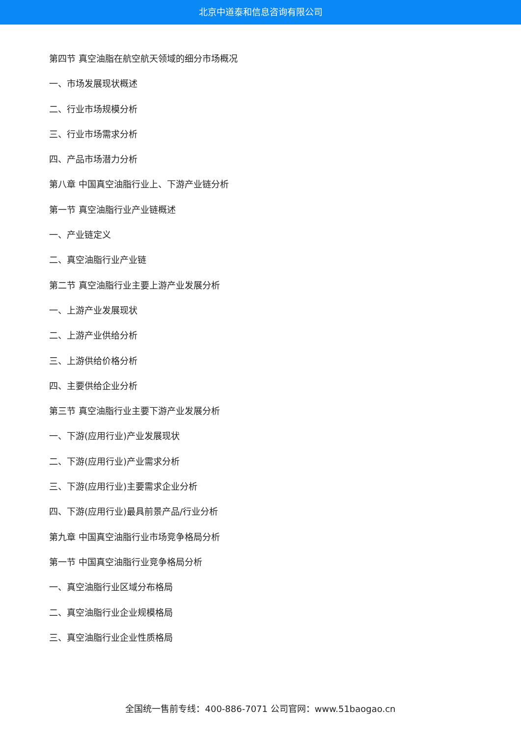北京中道泰和信息咨询有限公司
第四节 真空油脂在航空航天领域的细分市场概况
一、市场发展现状概述
二、行业市场规模分析
三、行业市场需求分析
四、产品市场潜力分析
第八章 中国真空油脂行业上、下游产业链分析
第一节 真空油脂行业产业链概述
一、产业链定义
二、真空油脂行业产业链
第二节 真空油脂行业主要上游产业发展分析
一、上游产业发展现状
二、上游产业供给分析
三、上游供给价格分析
四、主要供给企业分析
第三节 真空油脂行业主要下游产业发展分析
一、下游(应用行业)产业发展现状
二、下游(应用行业)产业需求分析
三、下游(应用行业)主要需求企业分析
四、下游(应用行业)最具前景产品/行业分析
第九章 中国真空油脂行业市场竞争格局分析
第一节 中国真空油脂行业竞争格局分析
一、真空油脂行业区域分布格局
二、真空油脂行业企业规模格局
三、真空油脂行业企业性质格局
全国统一售前专线：400-886-7071 公司官网：www.51baogao.cn